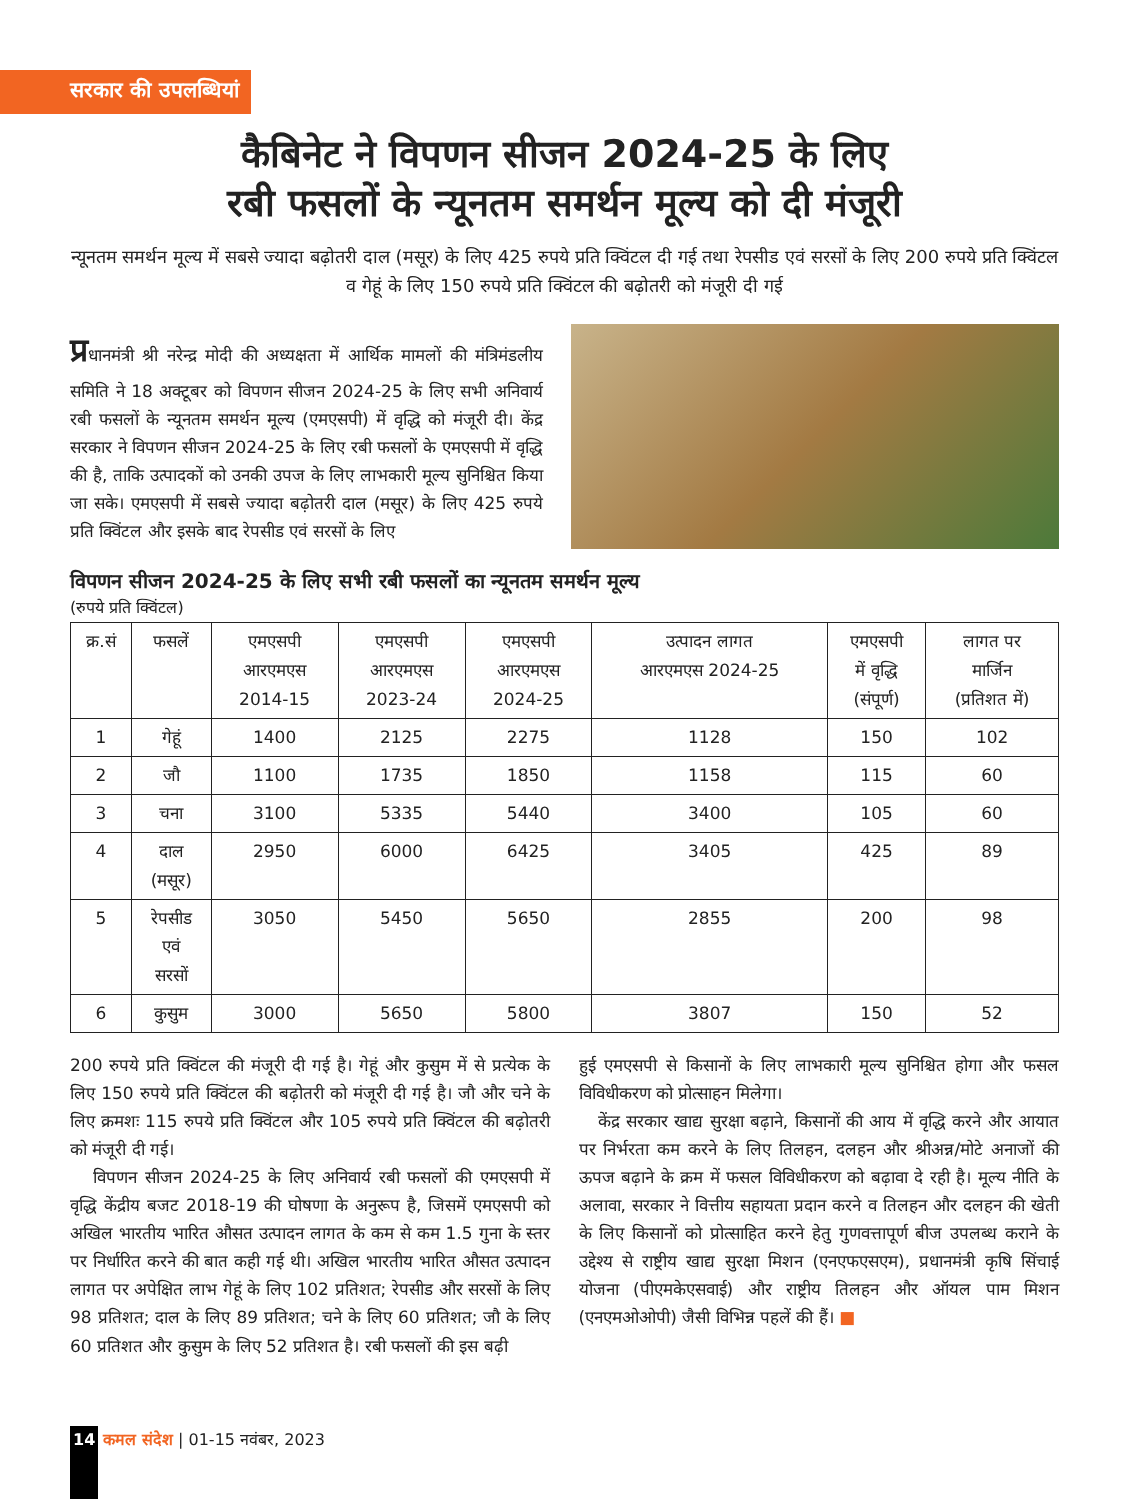सरकार की उपलब्धियां
कैबिनेट ने विपणन सीजन 2024-25 के लिए
रबी फसलों के न्यूनतम समर्थन मूल्य को दी मंजूरी
न्यूनतम समर्थन मूल्य में सबसे ज्यादा बढ़ोतरी दाल (मसूर) के लिए 425 रुपये प्रति क्विंटल दी गई तथा रेपसीड एवं सरसों के लिए 200 रुपये प्रति क्विंटल व गेहूं के लिए 150 रुपये प्रति क्विंटल की बढ़ोतरी को मंजूरी दी गई
प्रधानमंत्री श्री नरेन्द्र मोदी की अध्यक्षता में आर्थिक मामलों की मंत्रिमंडलीय समिति ने 18 अक्टूबर को विपणन सीजन 2024-25 के लिए सभी अनिवार्य रबी फसलों के न्यूनतम समर्थन मूल्य (एमएसपी) में वृद्धि को मंजूरी दी। केंद्र सरकार ने विपणन सीजन 2024-25 के लिए रबी फसलों के एमएसपी में वृद्धि की है, ताकि उत्पादकों को उनकी उपज के लिए लाभकारी मूल्य सुनिश्चित किया जा सके। एमएसपी में सबसे ज्यादा बढ़ोतरी दाल (मसूर) के लिए 425 रुपये प्रति क्विंटल और इसके बाद रेपसीड एवं सरसों के लिए
विपणन सीजन 2024-25 के लिए सभी रबी फसलों का न्यूनतम समर्थन मूल्य
(रुपये प्रति क्विंटल)
| क्र.सं | फसलें | एमएसपी आरएमएस 2014-15 | एमएसपी आरएमएस 2023-24 | एमएसपी आरएमएस 2024-25 | उत्पादन लागत आरएमएस 2024-25 | एमएसपी में वृद्धि (संपूर्ण) | लागत पर मार्जिन (प्रतिशत में) |
| --- | --- | --- | --- | --- | --- | --- | --- |
| 1 | गेहूं | 1400 | 2125 | 2275 | 1128 | 150 | 102 |
| 2 | जौ | 1100 | 1735 | 1850 | 1158 | 115 | 60 |
| 3 | चना | 3100 | 5335 | 5440 | 3400 | 105 | 60 |
| 4 | दाल (मसूर) | 2950 | 6000 | 6425 | 3405 | 425 | 89 |
| 5 | रेपसीड एवं सरसों | 3050 | 5450 | 5650 | 2855 | 200 | 98 |
| 6 | कुसुम | 3000 | 5650 | 5800 | 3807 | 150 | 52 |
200 रुपये प्रति क्विंटल की मंजूरी दी गई है। गेहूं और कुसुम में से प्रत्येक के लिए 150 रुपये प्रति क्विंटल की बढ़ोतरी को मंजूरी दी गई है। जौ और चने के लिए क्रमशः 115 रुपये प्रति क्विंटल और 105 रुपये प्रति क्विंटल की बढ़ोतरी को मंजूरी दी गई।
विपणन सीजन 2024-25 के लिए अनिवार्य रबी फसलों की एमएसपी में वृद्धि केंद्रीय बजट 2018-19 की घोषणा के अनुरूप है, जिसमें एमएसपी को अखिल भारतीय भारित औसत उत्पादन लागत के कम से कम 1.5 गुना के स्तर पर निर्धारित करने की बात कही गई थी। अखिल भारतीय भारित औसत उत्पादन लागत पर अपेक्षित लाभ गेहूं के लिए 102 प्रतिशत; रेपसीड और सरसों के लिए 98 प्रतिशत; दाल के लिए 89 प्रतिशत; चने के लिए 60 प्रतिशत; जौ के लिए 60 प्रतिशत और कुसुम के लिए 52 प्रतिशत है। रबी फसलों की इस बढ़ी
हुई एमएसपी से किसानों के लिए लाभकारी मूल्य सुनिश्चित होगा और फसल विविधीकरण को प्रोत्साहन मिलेगा।
केंद्र सरकार खाद्य सुरक्षा बढ़ाने, किसानों की आय में वृद्धि करने और आयात पर निर्भरता कम करने के लिए तिलहन, दलहन और श्रीअन्न/मोटे अनाजों की ऊपज बढ़ाने के क्रम में फसल विविधीकरण को बढ़ावा दे रही है। मूल्य नीति के अलावा, सरकार ने वित्तीय सहायता प्रदान करने व तिलहन और दलहन की खेती के लिए किसानों को प्रोत्साहित करने हेतु गुणवत्तापूर्ण बीज उपलब्ध कराने के उद्देश्य से राष्ट्रीय खाद्य सुरक्षा मिशन (एनएफएसएम), प्रधानमंत्री कृषि सिंचाई योजना (पीएमकेएसवाई) और राष्ट्रीय तिलहन और ऑयल पाम मिशन (एनएमओओपी) जैसी विभिन्न पहलें की हैं। ■
14 कमल संदेश | 01-15 नवंबर, 2023